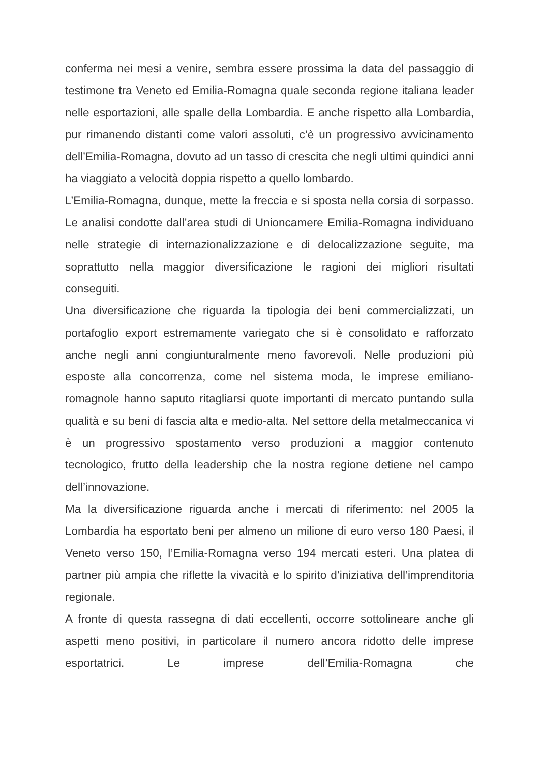conferma nei mesi a venire, sembra essere prossima la data del passaggio di testimone tra Veneto ed Emilia-Romagna quale seconda regione italiana leader nelle esportazioni, alle spalle della Lombardia. E anche rispetto alla Lombardia, pur rimanendo distanti come valori assoluti, c’è un progressivo avvicinamento dell’Emilia-Romagna, dovuto ad un tasso di crescita che negli ultimi quindici anni ha viaggiato a velocità doppia rispetto a quello lombardo.
L’Emilia-Romagna, dunque, mette la freccia e si sposta nella corsia di sorpasso. Le analisi condotte dall’area studi di Unioncamere Emilia-Romagna individuano nelle strategie di internazionalizzazione e di delocalizzazione seguite, ma soprattutto nella maggior diversificazione le ragioni dei migliori risultati conseguiti.
Una diversificazione che riguarda la tipologia dei beni commercializzati, un portafoglio export estremamente variegato che si è consolidato e rafforzato anche negli anni congiunturalmente meno favorevoli. Nelle produzioni più esposte alla concorrenza, come nel sistema moda, le imprese emiliano-romagnole hanno saputo ritagliarsi quote importanti di mercato puntando sulla qualità e su beni di fascia alta e medio-alta. Nel settore della metalmeccanica vi è un progressivo spostamento verso produzioni a maggior contenuto tecnologico, frutto della leadership che la nostra regione detiene nel campo dell’innovazione.
Ma la diversificazione riguarda anche i mercati di riferimento: nel 2005 la Lombardia ha esportato beni per almeno un milione di euro verso 180 Paesi, il Veneto verso 150, l’Emilia-Romagna verso 194 mercati esteri. Una platea di partner più ampia che riflette la vivacità e lo spirito d’iniziativa dell’imprenditoria regionale.
A fronte di questa rassegna di dati eccellenti, occorre sottolineare anche gli aspetti meno positivi, in particolare il numero ancora ridotto delle imprese esportatrici. Le imprese dell’Emilia-Romagna che